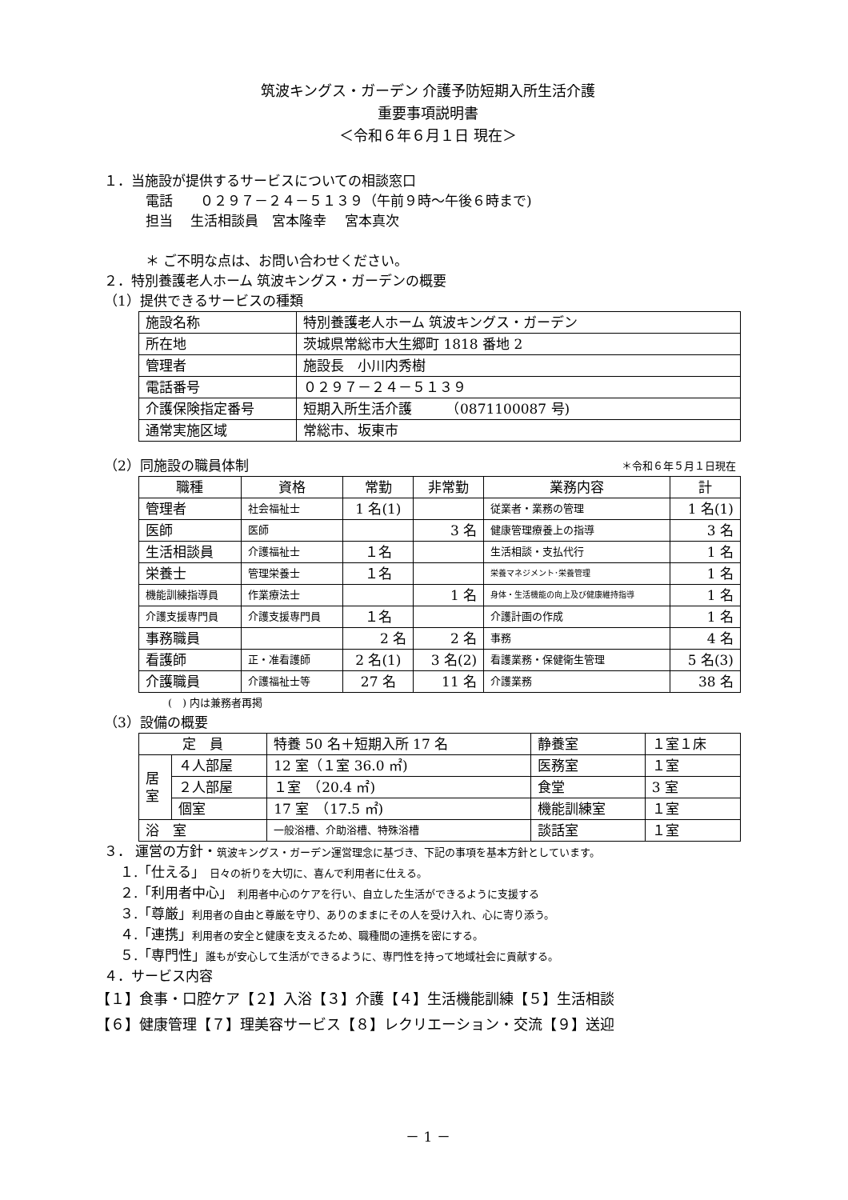筑波キングス・ガーデン 介護予防短期入所生活介護
重要事項説明書
＜令和６年６月１日 現在＞
１．当施設が提供するサービスについての相談窓口
電話　　０２９７－２４－５１３９（午前９時～午後６時まで)
担当　 生活相談員　宮本隆幸　 宮本真次
＊ ご不明な点は、お問い合わせください。
２．特別養護老人ホーム 筑波キングス・ガーデンの概要
（1）提供できるサービスの種類
| 施設名称 | 特別養護老人ホーム 筑波キングス・ガーデン |
| 所在地 | 茨城県常総市大生郷町 1818 番地 2 |
| 管理者 | 施設長 小川内秀樹 |
| 電話番号 | ０２９７－２４－５１３９ |
| 介護保険指定番号 | 短期入所生活介護 （0871100087 号) |
| 通常実施区域 | 常総市、坂東市 |
（2）同施設の職員体制 ＊令和６年５月１日現在
| 職種 | 資格 | 常勤 | 非常勤 | 業務内容 | 計 |
| --- | --- | --- | --- | --- | --- |
| 管理者 | 社会福祉士 | 1 名(1) | | 従業者・業務の管理 | 1 名(1) |
| 医師 | 医師 | | 3 名 | 健康管理療養上の指導 | 3 名 |
| 生活相談員 | 介護福祉士 | １名 | | 生活相談・支払代行 | 1 名 |
| 栄養士 | 管理栄養士 | １名 | | 栄養マネジメント･栄養管理 | 1 名 |
| 機能訓練指導員 | 作業療法士 | | 1 名 | 身体・生活機能の向上及び健康維持指導 | 1 名 |
| 介護支援専門員 | 介護支援専門員 | １名 | | 介護計画の作成 | 1 名 |
| 事務職員 | | 2 名 | 2 名 | 事務 | 4 名 |
| 看護師 | 正・准看護師 | 2 名(1) | 3 名(2) | 看護業務・保健衛生管理 | 5 名(3) |
| 介護職員 | 介護福祉士等 | 27 名 | 11 名 | 介護業務 | 38 名 |
(　) 内は兼務者再掲
（3）設備の概要
| 定 員 | | 特養 50 名＋短期入所 17 名 | 静養室 | １室１床 |
| 居 室 | ４人部屋 | 12 室（１室 36.0 ㎡) | 医務室 | １室 |
| | ２人部屋 | １室 （20.4 ㎡) | 食堂 | 3 室 |
| | 個室 | 17 室 （17.5 ㎡) | 機能訓練室 | １室 |
| 浴 室 | | 一般浴槽、介助浴槽、特殊浴槽 | 談話室 | １室 |
３． 運営の方針・筑波キングス・ガーデン運営理念に基づき、下記の事項を基本方針としています。
１.「仕える」 日々の祈りを大切に、喜んで利用者に仕える。
２.「利用者中心」 利用者中心のケアを行い、自立した生活ができるように支援する
３.「尊厳」利用者の自由と尊厳を守り、ありのままにその人を受け入れ、心に寄り添う。
４.「連携」利用者の安全と健康を支えるため、職種間の連携を密にする。
５.「専門性」誰もが安心して生活ができるように、専門性を持って地域社会に貢献する。
４．サービス内容
【１】食事・口腔ケア【２】入浴【３】介護【４】生活機能訓練【５】生活相談
【６】健康管理【７】理美容サービス【８】レクリエーション・交流【９】送迎
－ 1 －